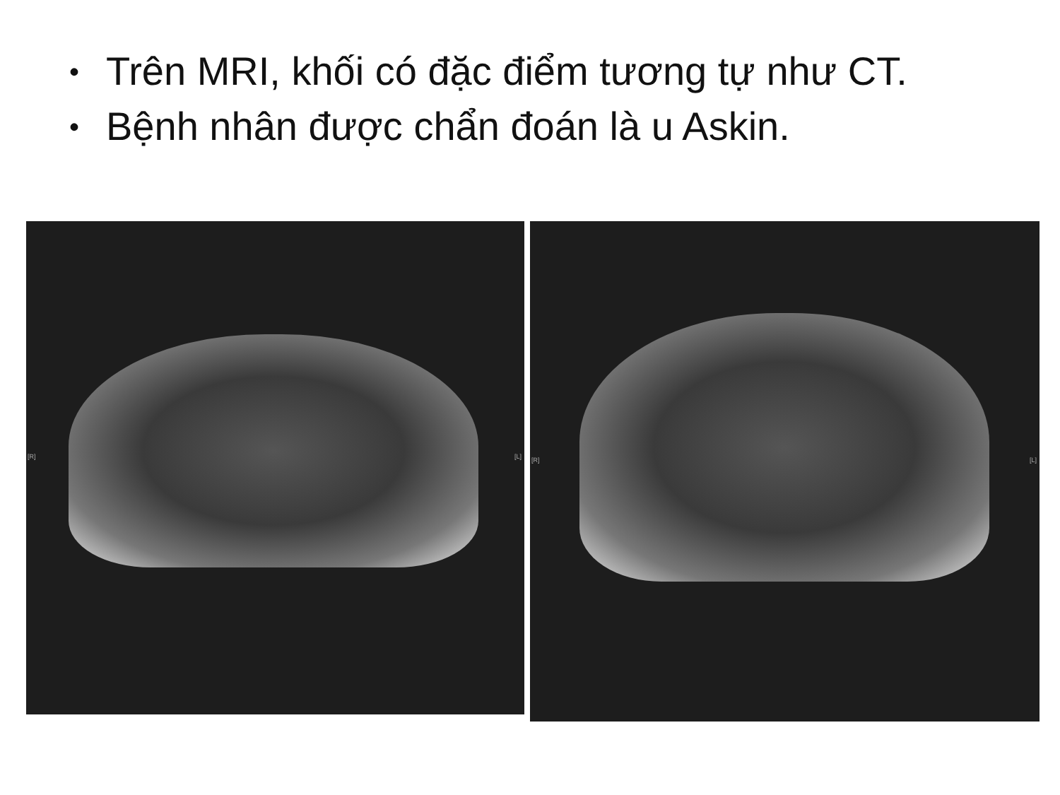• Trên MRI, khối có đặc điểm tương tự như CT.
• Bệnh nhân được chẩn đoán là u Askin.
[R]
[L]
[R]
[L]